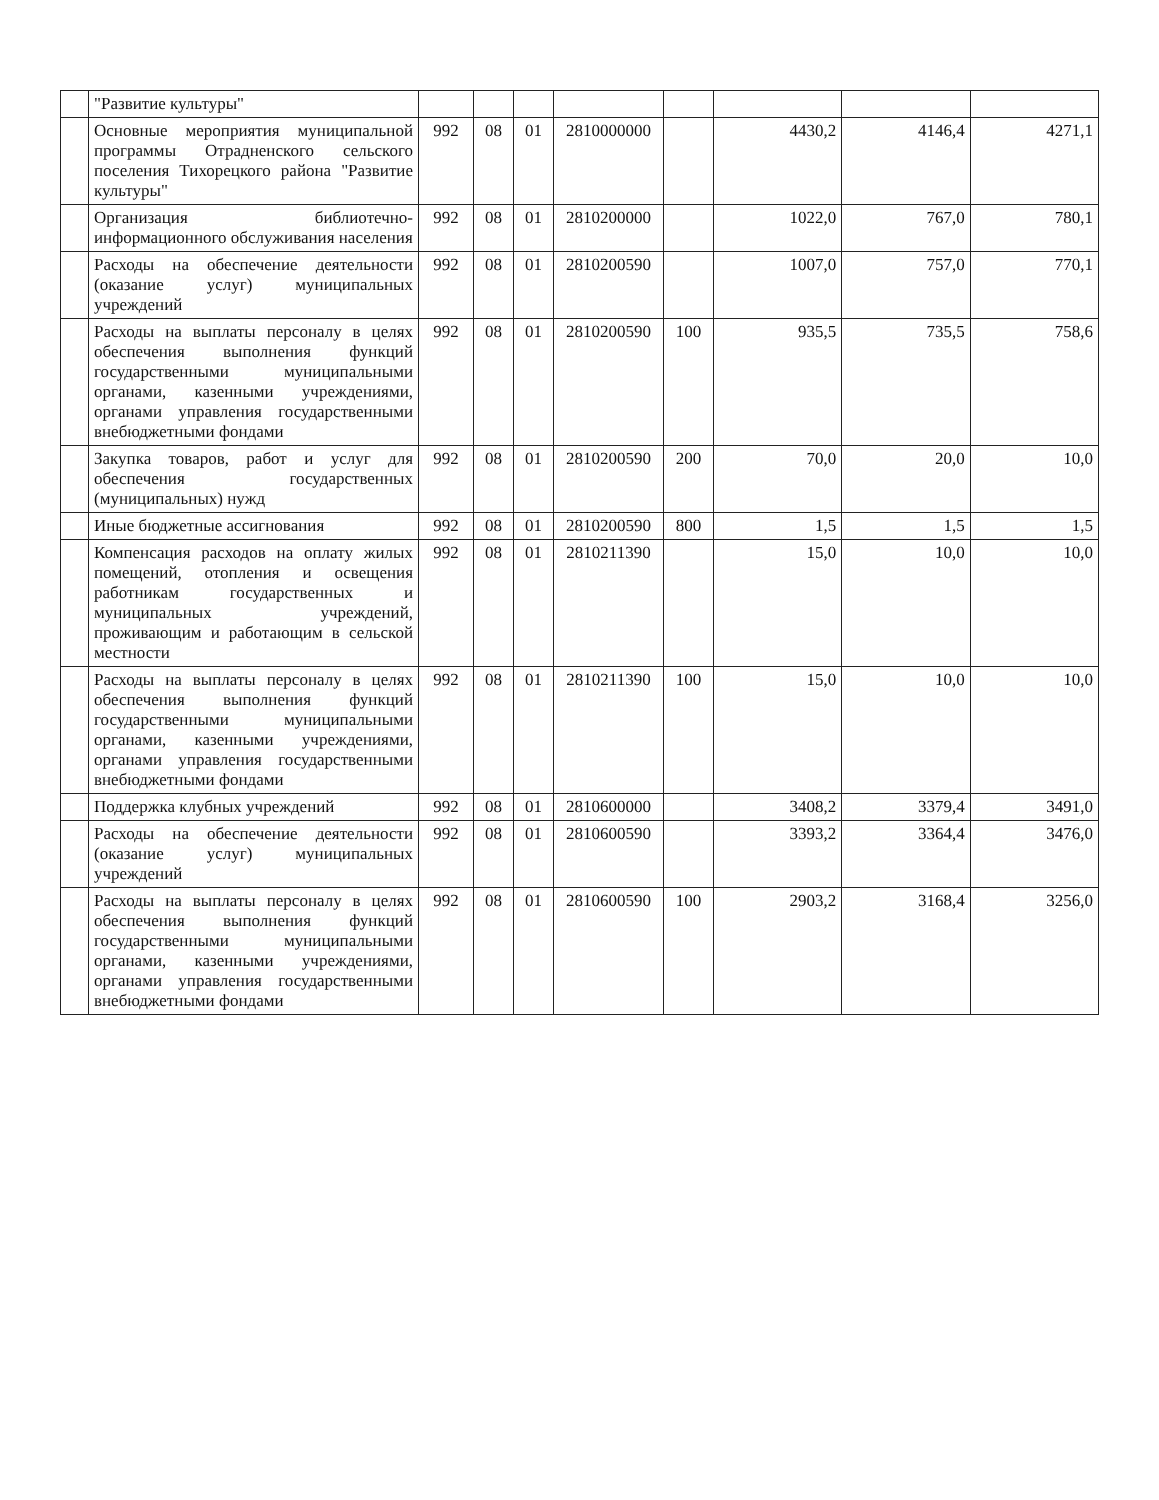| | "Развитие культуры" | | | | | | | | |
| | Основные мероприятия муниципальной программы Отрадненского сельского поселения Тихорецкого района "Развитие культуры" | 992 | 08 | 01 | 2810000000 | | 4430,2 | 4146,4 | 4271,1 |
| | Организация библиотечно-информационного обслуживания населения | 992 | 08 | 01 | 2810200000 | | 1022,0 | 767,0 | 780,1 |
| | Расходы на обеспечение деятельности (оказание услуг) муниципальных учреждений | 992 | 08 | 01 | 2810200590 | | 1007,0 | 757,0 | 770,1 |
| | Расходы на выплаты персоналу в целях обеспечения выполнения функций государственными муниципальными органами, казенными учреждениями, органами управления государственными внебюджетными фондами | 992 | 08 | 01 | 2810200590 | 100 | 935,5 | 735,5 | 758,6 |
| | Закупка товаров, работ и услуг для обеспечения государственных (муниципальных) нужд | 992 | 08 | 01 | 2810200590 | 200 | 70,0 | 20,0 | 10,0 |
| | Иные бюджетные ассигнования | 992 | 08 | 01 | 2810200590 | 800 | 1,5 | 1,5 | 1,5 |
| | Компенсация расходов на оплату жилых помещений, отопления и освещения работникам государственных и муниципальных учреждений, проживающим и работающим в сельской местности | 992 | 08 | 01 | 2810211390 | | 15,0 | 10,0 | 10,0 |
| | Расходы на выплаты персоналу в целях обеспечения выполнения функций государственными муниципальными органами, казенными учреждениями, органами управления государственными внебюджетными фондами | 992 | 08 | 01 | 2810211390 | 100 | 15,0 | 10,0 | 10,0 |
| | Поддержка клубных учреждений | 992 | 08 | 01 | 2810600000 | | 3408,2 | 3379,4 | 3491,0 |
| | Расходы на обеспечение деятельности (оказание услуг) муниципальных учреждений | 992 | 08 | 01 | 2810600590 | | 3393,2 | 3364,4 | 3476,0 |
| | Расходы на выплаты персоналу в целях обеспечения выполнения функций государственными муниципальными органами, казенными учреждениями, органами управления государственными внебюджетными фондами | 992 | 08 | 01 | 2810600590 | 100 | 2903,2 | 3168,4 | 3256,0 |